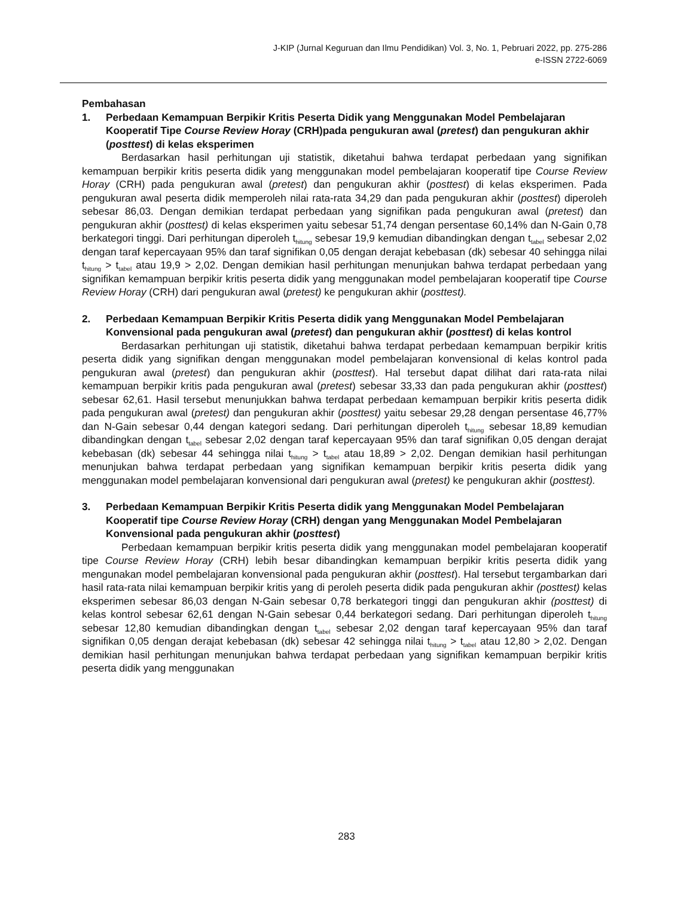J-KIP (Jurnal Keguruan dan Ilmu Pendidikan) Vol. 3, No. 1, Pebruari 2022, pp. 275-286
e-ISSN 2722-6069
Pembahasan
1. Perbedaan Kemampuan Berpikir Kritis Peserta Didik yang Menggunakan Model Pembelajaran Kooperatif Tipe Course Review Horay (CRH)pada pengukuran awal (pretest) dan pengukuran akhir (posttest) di kelas eksperimen
Berdasarkan hasil perhitungan uji statistik, diketahui bahwa terdapat perbedaan yang signifikan kemampuan berpikir kritis peserta didik yang menggunakan model pembelajaran kooperatif tipe Course Review Horay (CRH) pada pengukuran awal (pretest) dan pengukuran akhir (posttest) di kelas eksperimen. Pada pengukuran awal peserta didik memperoleh nilai rata-rata 34,29 dan pada pengukuran akhir (posttest) diperoleh sebesar 86,03. Dengan demikian terdapat perbedaan yang signifikan pada pengukuran awal (pretest) dan pengukuran akhir (posttest) di kelas eksperimen yaitu sebesar 51,74 dengan persentase 60,14% dan N-Gain 0,78 berkategori tinggi. Dari perhitungan diperoleh t<sub>hitung</sub> sebesar 19,9 kemudian dibandingkan dengan t<sub>tabel</sub> sebesar 2,02 dengan taraf kepercayaan 95% dan taraf signifikan 0,05 dengan derajat kebebasan (dk) sebesar 40 sehingga nilai t<sub>hitung</sub> > t<sub>tabel</sub> atau 19,9 > 2,02. Dengan demikian hasil perhitungan menunjukan bahwa terdapat perbedaan yang signifikan kemampuan berpikir kritis peserta didik yang menggunakan model pembelajaran kooperatif tipe Course Review Horay (CRH) dari pengukuran awal (pretest) ke pengukuran akhir (posttest).
2. Perbedaan Kemampuan Berpikir Kritis Peserta didik yang Menggunakan Model Pembelajaran Konvensional pada pengukuran awal (pretest) dan pengukuran akhir (posttest) di kelas kontrol
Berdasarkan perhitungan uji statistik, diketahui bahwa terdapat perbedaan kemampuan berpikir kritis peserta didik yang signifikan dengan menggunakan model pembelajaran konvensional di kelas kontrol pada pengukuran awal (pretest) dan pengukuran akhir (posttest). Hal tersebut dapat dilihat dari rata-rata nilai kemampuan berpikir kritis pada pengukuran awal (pretest) sebesar 33,33 dan pada pengukuran akhir (posttest) sebesar 62,61. Hasil tersebut menunjukkan bahwa terdapat perbedaan kemampuan berpikir kritis peserta didik pada pengukuran awal (pretest) dan pengukuran akhir (posttest) yaitu sebesar 29,28 dengan persentase 46,77% dan N-Gain sebesar 0,44 dengan kategori sedang. Dari perhitungan diperoleh t<sub>hitung</sub> sebesar 18,89 kemudian dibandingkan dengan t<sub>tabel</sub> sebesar 2,02 dengan taraf kepercayaan 95% dan taraf signifikan 0,05 dengan derajat kebebasan (dk) sebesar 44 sehingga nilai t<sub>hitung</sub> > t<sub>tabel</sub> atau 18,89 > 2,02. Dengan demikian hasil perhitungan menunjukan bahwa terdapat perbedaan yang signifikan kemampuan berpikir kritis peserta didik yang menggunakan model pembelajaran konvensional dari pengukuran awal (pretest) ke pengukuran akhir (posttest).
3. Perbedaan Kemampuan Berpikir Kritis Peserta didik yang Menggunakan Model Pembelajaran Kooperatif tipe Course Review Horay (CRH) dengan yang Menggunakan Model Pembelajaran Konvensional pada pengukuran akhir (posttest)
Perbedaan kemampuan berpikir kritis peserta didik yang menggunakan model pembelajaran kooperatif tipe Course Review Horay (CRH) lebih besar dibandingkan kemampuan berpikir kritis peserta didik yang mengunakan model pembelajaran konvensional pada pengukuran akhir (posttest). Hal tersebut tergambarkan dari hasil rata-rata nilai kemampuan berpikir kritis yang di peroleh peserta didik pada pengukuran akhir (posttest) kelas eksperimen sebesar 86,03 dengan N-Gain sebesar 0,78 berkategori tinggi dan pengukuran akhir (posttest) di kelas kontrol sebesar 62,61 dengan N-Gain sebesar 0,44 berkategori sedang. Dari perhitungan diperoleh t<sub>hitung</sub> sebesar 12,80 kemudian dibandingkan dengan t<sub>tabel</sub> sebesar 2,02 dengan taraf kepercayaan 95% dan taraf signifikan 0,05 dengan derajat kebebasan (dk) sebesar 42 sehingga nilai t<sub>hitung</sub> > t<sub>tabel</sub> atau 12,80 > 2,02. Dengan demikian hasil perhitungan menunjukan bahwa terdapat perbedaan yang signifikan kemampuan berpikir kritis peserta didik yang menggunakan
283